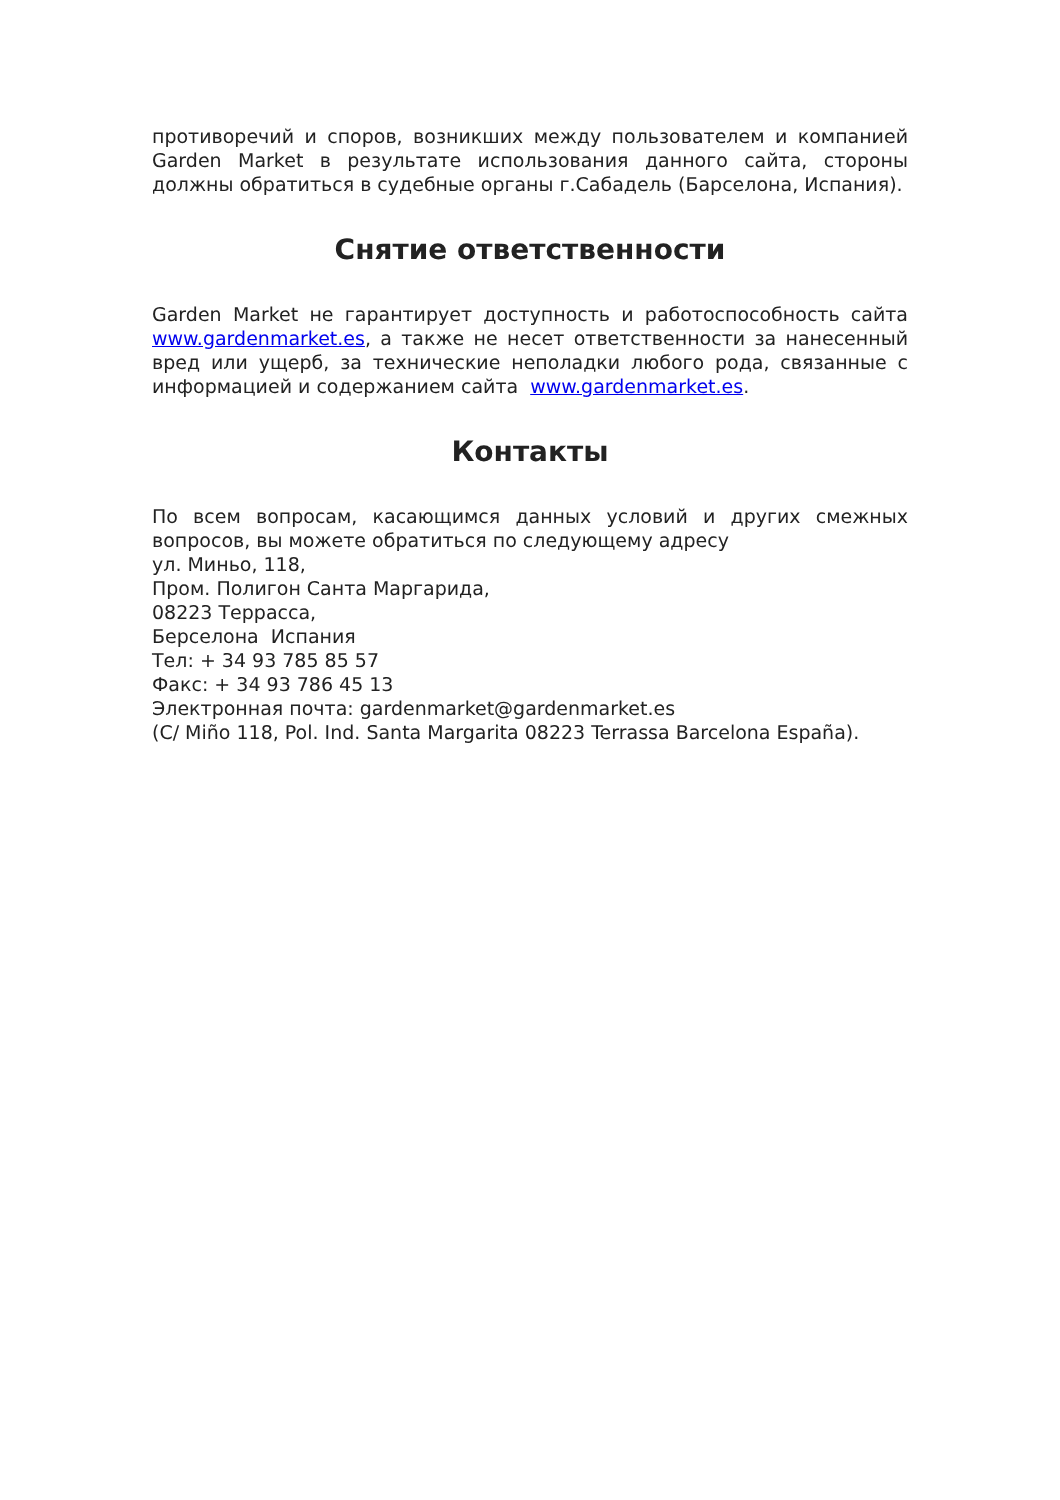противоречий и споров, возникших между пользователем и компанией Garden Market в результате использования данного сайта, стороны должны обратиться в судебные органы г.Сабадель (Барселона, Испания).
Снятие ответственности
Garden Market не гарантирует доступность и работоспособность сайта www.gardenmarket.es, а также не несет ответственности за нанесенный вред или ущерб, за технические неполадки любого рода, связанные с информацией и содержанием сайта www.gardenmarket.es.
Контакты
По всем вопросам, касающимся данных условий и других смежных вопросов, вы можете обратиться по следующему адресу
ул. Миньо, 118,
Пром. Полигон Санта Маргарида,
08223 Террасса,
Берселона Испания
Тел: + 34 93 785 85 57
Факс: + 34 93 786 45 13
Электронная почта: gardenmarket@gardenmarket.es
(C/ Miño 118, Pol. Ind. Santa Margarita 08223 Terrassa Barcelona España).